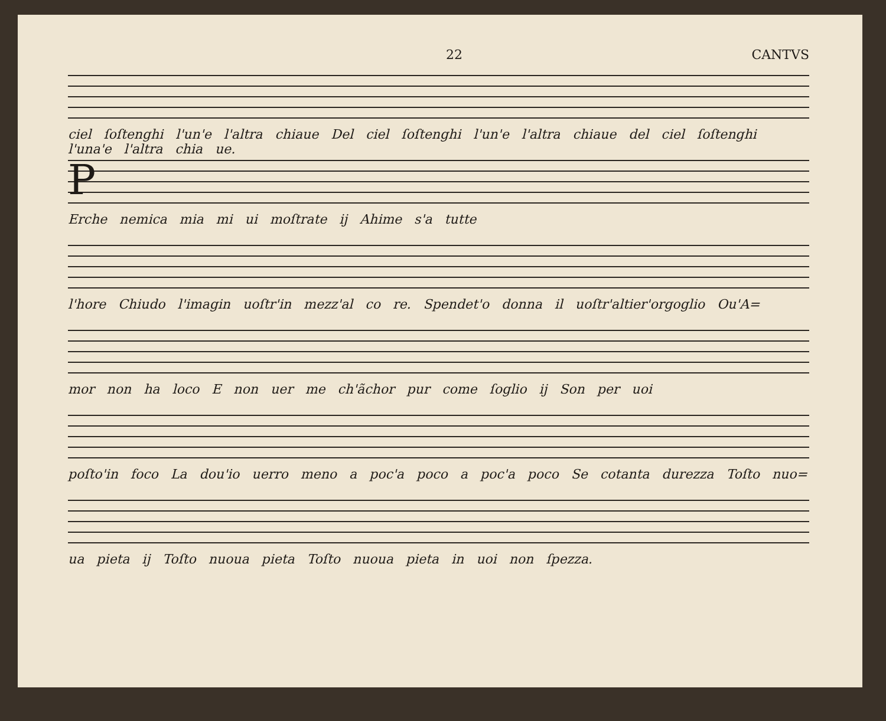22 CANTVS
ciel ſoſtenghi l'un'e l'altra chiaue Del ciel ſoſtenghi l'un'e l'altra chiaue del ciel ſoſtenghi l'una'e l'altra chia ue.
P
Erche nemica mia mi ui moſtrate ij Ahime s'a tutte
l'hore Chiudo l'imagin uoſtr'in mezz'al co re. Spendet'o donna il uoſtr'altier'orgoglio Ou'A=
mor non ha loco E non uer me ch'ãchor pur come ſoglio ij Son per uoi
poſto'in foco La dou'io uerro meno a poc'a poco a poc'a poco Se cotanta durezza Toſto nuo=
ua pieta ij Toſto nuoua pieta Toſto nuoua pieta in uoi non ſpezza.